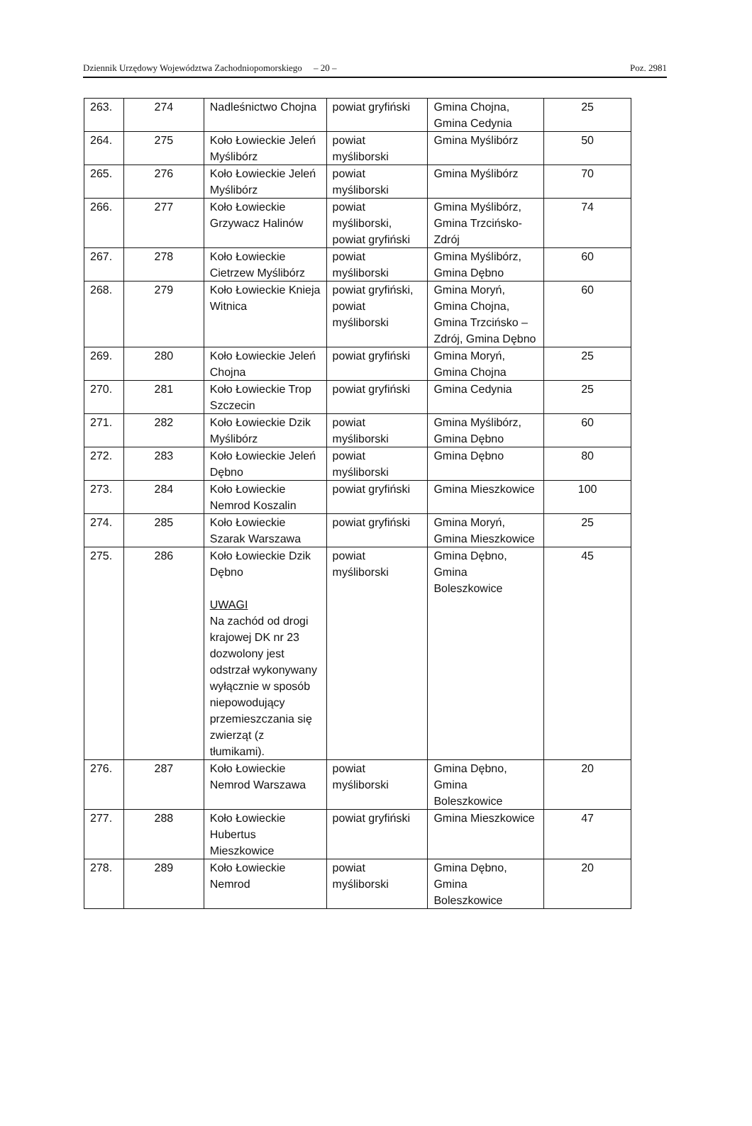Dziennik Urzędowy Województwa Zachodniopomorskiego – 20 – Poz. 2981
| 263. | 274 | Nadleśnictwo Chojna | powiat gryfiński | Gmina Chojna, Gmina Cedynia | 25 |
| 264. | 275 | Koło Łowieckie Jeleń Myślibórz | powiat myśliborski | Gmina Myślibórz | 50 |
| 265. | 276 | Koło Łowieckie Jeleń Myślibórz | powiat myśliborski | Gmina Myślibórz | 70 |
| 266. | 277 | Koło Łowieckie Grzywacz Halinów | powiat myśliborski, powiat gryfiński | Gmina Myślibórz, Gmina Trzcińsko-Zdrój | 74 |
| 267. | 278 | Koło Łowieckie Cietrzew Myślibórz | powiat myśliborski | Gmina Myślibórz, Gmina Dębno | 60 |
| 268. | 279 | Koło Łowieckie Knieja Witnica | powiat gryfiński, powiat myśliborski | Gmina Moryń, Gmina Chojna, Gmina Trzcińsko – Zdrój, Gmina Dębno | 60 |
| 269. | 280 | Koło Łowieckie Jeleń Chojna | powiat gryfiński | Gmina Moryń, Gmina Chojna | 25 |
| 270. | 281 | Koło Łowieckie Trop Szczecin | powiat gryfiński | Gmina Cedynia | 25 |
| 271. | 282 | Koło Łowieckie Dzik Myślibórz | powiat myśliborski | Gmina Myślibórz, Gmina Dębno | 60 |
| 272. | 283 | Koło Łowieckie Jeleń Dębno | powiat myśliborski | Gmina Dębno | 80 |
| 273. | 284 | Koło Łowieckie Nemrod Koszalin | powiat gryfiński | Gmina Mieszkowice | 100 |
| 274. | 285 | Koło Łowieckie Szarak Warszawa | powiat gryfiński | Gmina Moryń, Gmina Mieszkowice | 25 |
| 275. | 286 | Koło Łowieckie Dzik Dębno UWAGI Na zachód od drogi krajowej DK nr 23 dozwolony jest odstrzał wykonywany wyłącznie w sposób niepowodujący przemieszczania się zwierząt (z tłumikami). | powiat myśliborski | Gmina Dębno, Gmina Boleszkowice | 45 |
| 276. | 287 | Koło Łowieckie Nemrod Warszawa | powiat myśliborski | Gmina Dębno, Gmina Boleszkowice | 20 |
| 277. | 288 | Koło Łowieckie Hubertus Mieszkowice | powiat gryfiński | Gmina Mieszkowice | 47 |
| 278. | 289 | Koło Łowieckie Nemrod | powiat myśliborski | Gmina Dębno, Gmina Boleszkowice | 20 |